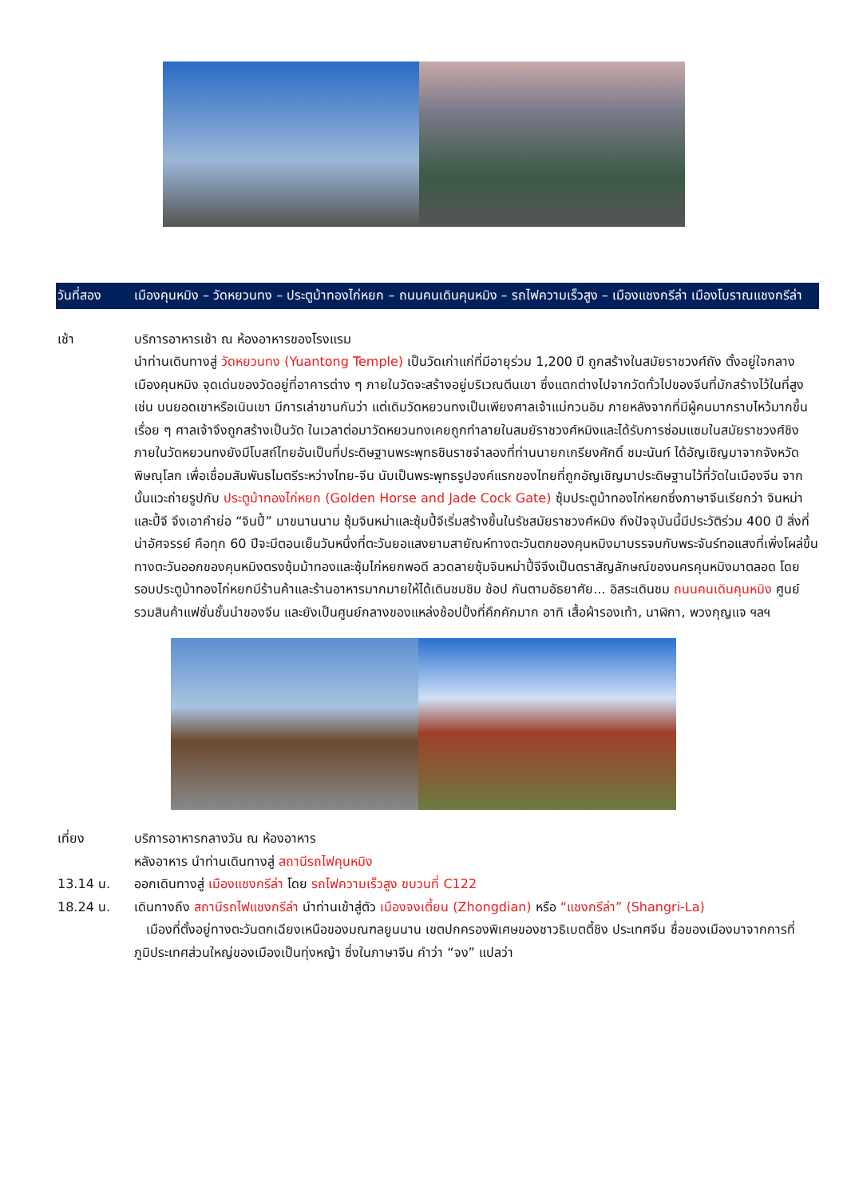วันที่สอง เมืองคุนหมิง – วัดหยวนทง – ประตูม้าทองไก่หยก – ถนนคนเดินคุนหมิง – รถไฟความเร็วสูง – เมืองแชงกรีล่า เมืองโบราณแชงกรีล่า
เช้า บริการอาหารเช้า ณ ห้องอาหารของโรงแรม
นำท่านเดินทางสู่ วัดหยวนทง (Yuantong Temple) เป็นวัดเก่าแก่ที่มีอายุร่วม 1,200 ปี ถูกสร้างในสมัยราชวงศ์ถัง ตั้งอยู่ใจกลางเมืองคุนหมิง จุดเด่นของวัดอยู่ที่อาคารต่าง ๆ ภายในวัดจะสร้างอยู่บริเวณตีนเขา ซึ่งแตกต่างไปจากวัดทั่วไปของจีนที่มักสร้างไว้ในที่สูง เช่น บนยอดเขาหรือเนินเขา มีการเล่าขานกันว่า แต่เดิมวัดหยวนทงเป็นเพียงศาลเจ้าแม่กวนอิม ภายหลังจากที่มีผู้คนมากราบไหว้มากขึ้นเรื่อย ๆ ศาลเจ้าจึงถูกสร้างเป็นวัด ในเวลาต่อมาวัดหยวนทงเคยถูกทำลายในสมยัราชวงศ์หมิงและได้รับการซ่อมแซมในสมัยราชวงศ์ชิง ภายในวัดหยวนทงยังมีโบสถ์ไทยอันเป็นที่ประดิษฐานพระพุทธชินราชจำลองที่ท่านนายกเกรียงศักดิ์ ชมะนันท์ ได้อัญเชิญมาจากจังหวัดพิษณุโลก เพื่อเชื่อมสัมพันธไมตรีระหว่างไทย-จีน นับเป็นพระพุทธรูปองค์แรกของไทยที่ถูกอัญเชิญมาประดิษฐานไว้ที่วัดในเมืองจีน จากนั้นแวะถ่ายรูปกับ ประตูม้าทองไก่หยก (Golden Horse and Jade Cock Gate) ซุ้มประตูม้าทองไก่หยกซึ่งภาษาจีนเรียกว่า จินหม่าและปี้จี จึงเอาคำย่อ “จินปี้” มาขนานนาม ซุ้มจินหม่าและซุ้มปี้จีเริ่มสร้างขึ้นในรัชสมัยราชวงศ์หมิง ถึงปัจจุบันนี้มีประวัติร่วม 400 ปี สิ่งที่น่าอัศจรรย์ คือทุก 60 ปีจะมีตอนเย็นวันหนึ่งที่ตะวันยอแสงยามสายัณห์ทางตะวันตกของคุนหมิงมาบรรจบกับพระจันร์ทอแสงที่เพิ่งโผล่ขึ้นทางตะวันออกของคุนหมิงตรงซุ้มม้าทองและซุ้มไก่หยกพอดี ลวดลายซุ้มจินหม่าปี้จีจึงเป็นตราสัญลักษณ์ของนครคุนหมิงมาตลอด โดยรอบประตูม้าทองไก่หยกมีร้านค้าและร้านอาหารมากมายให้ได้เดินชมชิม ช้อป กันตามอัธยาศัย... อิสระเดินชม ถนนคนเดินคุนหมิง ศูนย์รวมสินค้าแฟชั่นชั้นนำของจีน และยังเป็นศูนย์กลางของแหล่งช้อปปิ้งที่คึกคักมาก อาทิ เสื้อผ้ารองเท้า, นาฬิกา, พวงกุญแจ ฯลฯ
เที่ยง บริการอาหารกลางวัน ณ ห้องอาหาร
หลังอาหาร นำท่านเดินทางสู่ สถานีรถไฟคุนหมิง
13.14 น. ออกเดินทางสู่ เมืองแชงกรีล่า โดย รถไฟความเร็วสูง ขบวนที่ C122
18.24 น. เดินทางถึง สถานีรถไฟแชงกรีล่า นำท่านเข้าสู่ตัว เมืองจงเตี้ยน (Zhongdian) หรือ “แชงกรีล่า” (Shangri-La)
เมืองที่ตั้งอยู่ทางตะวันตกเฉียงเหนือของมณฑลยูนนาน เขตปกครองพิเศษของชาวธิเบตตี้ชิง ประเทศจีน ชื่อของเมืองมาจากการที่ภูมิประเทศส่วนใหญ่ของเมืองเป็นทุ่งหญ้า ซึ่งในภาษาจีน คำว่า “จง” แปลว่า